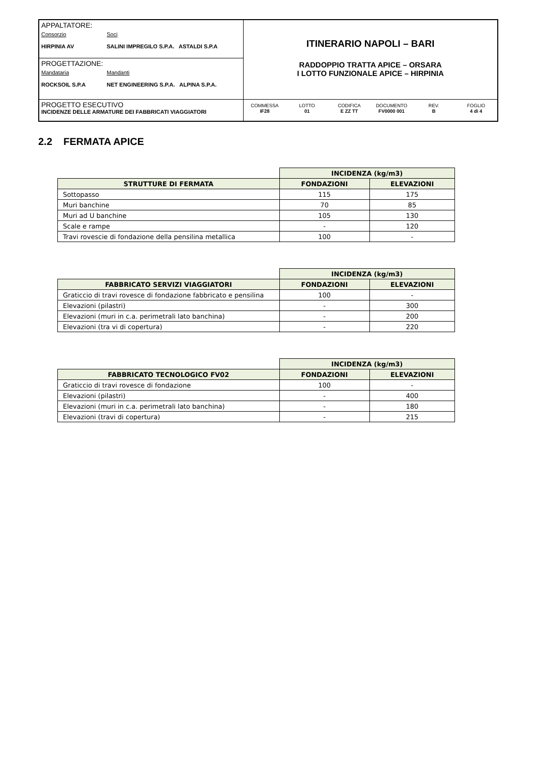APPALTATORE:
Consorzio Soci
HIRPINIA AV SALINI IMPREGILO S.P.A. ASTALDI S.P.A
PROGETTAZIONE:
Mandataria Mandanti
ROCKSOIL S.P.A NET ENGINEERING S.P.A. ALPINA S.P.A.
PROGETTO ESECUTIVO
INCIDENZE DELLE ARMATURE DEI FABBRICATI VIAGGIATORI
ITINERARIO NAPOLI – BARI
RADDOPPIO TRATTA APICE – ORSARA
I LOTTO FUNZIONALE APICE – HIRPINIA
COMMESSA
IF28
LOTTO
01
CODIFICA
E ZZ TT
DOCUMENTO
FV0000 001
REV.
B
FOGLIO
4 di 4
2.2 FERMATA APICE
| | INCIDENZA (kg/m3) | |
| STRUTTURE DI FERMATA | FONDAZIONI | ELEVAZIONI |
| Sottopasso | 115 | 175 |
| Muri banchine | 70 | 85 |
| Muri ad U banchine | 105 | 130 |
| Scale e rampe | - | 120 |
| Travi rovescie di fondazione della pensilina metallica | 100 | - |
| | INCIDENZA (kg/m3) | |
| FABBRICATO SERVIZI VIAGGIATORI | FONDAZIONI | ELEVAZIONI |
| Graticcio di travi rovesce di fondazione fabbricato e pensilina | 100 | - |
| Elevazioni (pilastri) | - | 300 |
| Elevazioni (muri in c.a. perimetrali lato banchina) | - | 200 |
| Elevazioni (tra vi di copertura) | - | 220 |
| | INCIDENZA (kg/m3) | |
| FABBRICATO TECNOLOGICO FV02 | FONDAZIONI | ELEVAZIONI |
| Graticcio di travi rovesce di fondazione | 100 | - |
| Elevazioni (pilastri) | - | 400 |
| Elevazioni (muri in c.a. perimetrali lato banchina) | - | 180 |
| Elevazioni (travi di copertura) | - | 215 |